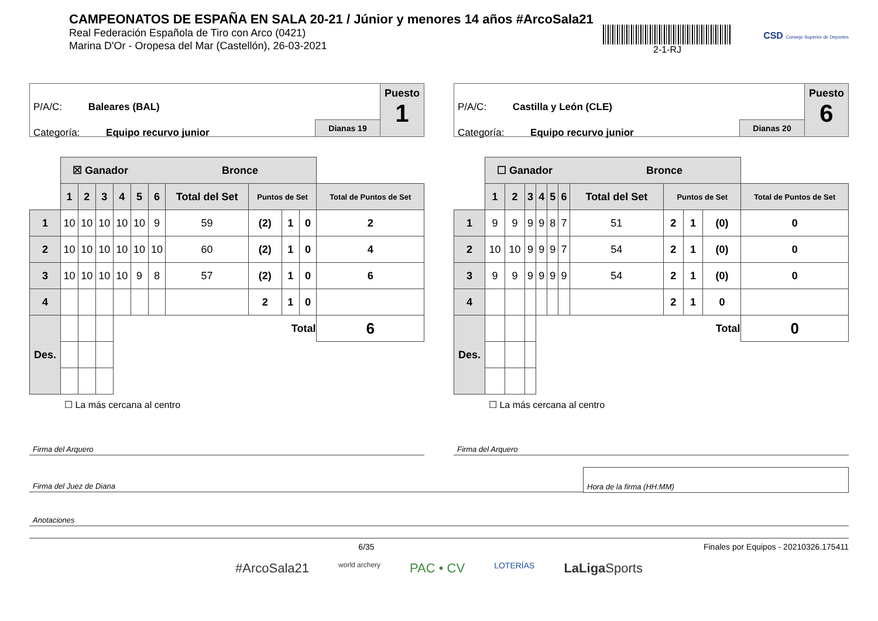CAMPEONATOS DE ESPAÑA EN SALA 20-21 / Júnior y menores 14 años #ArcoSala21
Real Federación Española de Tiro con Arco (0421)
Marina D'Or - Oropesa del Mar (Castellón), 26-03-2021
2-1-RJ
CSD Consejo Superior de Deportes
P/A/C: Baleares (BAL)
Categoría: Equipo recurvo junior
Dianas 19
Puesto
1
| | ☒ Ganador Bronce | | | | | | | | | | |
| | 1 | 2 | 3 | 4 | 5 | 6 | Total del Set | Puntos de Set | | | Total de Puntos de Set |
| 1 | 10 | 10 | 10 | 10 | 10 | 9 | 59 | (2) | 1 | 0 | 2 |
| 2 | 10 | 10 | 10 | 10 | 10 | 10 | 60 | (2) | 1 | 0 | 4 |
| 3 | 10 | 10 | 10 | 10 | 9 | 8 | 57 | (2) | 1 | 0 | 6 |
| 4 | | | | | | | | 2 | 1 | 0 | |
| Des. | | | | Total | | | | | | | 6 |
☐ La más cercana al centro
P/A/C: Castilla y León (CLE)
Categoría: Equipo recurvo junior
Dianas 20
Puesto
6
| | ☐ Ganador Bronce | | | | | | | | | | |
| | 1 | 2 | 3 | 4 | 5 | 6 | Total del Set | Puntos de Set | | | Total de Puntos de Set |
| 1 | 9 | 9 | 9 | 9 | 8 | 7 | 51 | 2 | 1 | (0) | 0 |
| 2 | 10 | 10 | 9 | 9 | 9 | 7 | 54 | 2 | 1 | (0) | 0 |
| 3 | 9 | 9 | 9 | 9 | 9 | 9 | 54 | 2 | 1 | (0) | 0 |
| 4 | | | | | | | | 2 | 1 | 0 | |
| Des. | | | | Total | | | | | | | 0 |
☐ La más cercana al centro
Firma del Arquero Firma del Arquero
Firma del Juez de Diana Hora de la firma (HH:MM)
Anotaciones
6/35 Finales por Equipos - 20210326.175411
#ArcoSala21 world archery PAC • CV LOTERÍAS LaLiga Sports